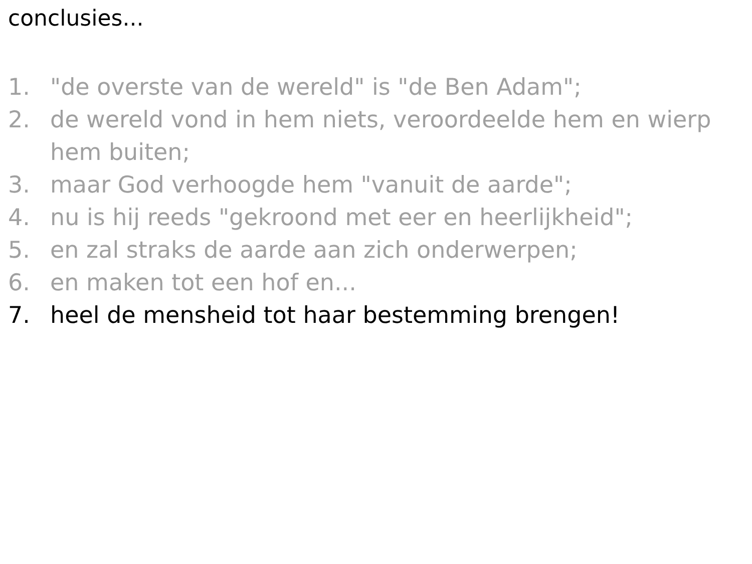conclusies...
1. "de overste van de wereld" is "de Ben Adam";
2. de wereld vond in hem niets, veroordeelde hem en wierp hem buiten;
3. maar God verhoogde hem "vanuit de aarde";
4. nu is hij reeds "gekroond met eer en heerlijkheid";
5. en zal straks de aarde aan zich onderwerpen;
6. en maken tot een hof en...
7. heel de mensheid tot haar bestemming brengen!